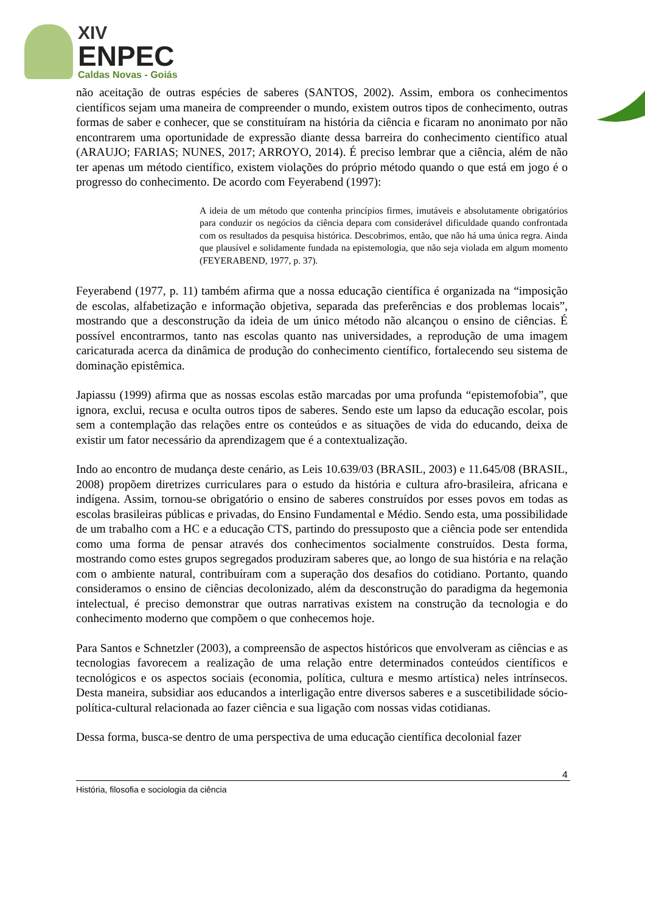XIV
ENPEC
Caldas Novas - Goiás
não aceitação de outras espécies de saberes (SANTOS, 2002). Assim, embora os conhecimentos científicos sejam uma maneira de compreender o mundo, existem outros tipos de conhecimento, outras formas de saber e conhecer, que se constituíram na história da ciência e ficaram no anonimato por não encontrarem uma oportunidade de expressão diante dessa barreira do conhecimento científico atual (ARAUJO; FARIAS; NUNES, 2017; ARROYO, 2014). É preciso lembrar que a ciência, além de não ter apenas um método científico, existem violações do próprio método quando o que está em jogo é o progresso do conhecimento. De acordo com Feyerabend (1997):
A ideia de um método que contenha princípios firmes, imutáveis e absolutamente obrigatórios para conduzir os negócios da ciência depara com considerável dificuldade quando confrontada com os resultados da pesquisa histórica. Descobrimos, então, que não há uma única regra. Ainda que plausível e solidamente fundada na epistemologia, que não seja violada em algum momento (FEYERABEND, 1977, p. 37).
Feyerabend (1977, p. 11) também afirma que a nossa educação científica é organizada na “imposição de escolas, alfabetização e informação objetiva, separada das preferências e dos problemas locais”, mostrando que a desconstrução da ideia de um único método não alcançou o ensino de ciências. É possível encontrarmos, tanto nas escolas quanto nas universidades, a reprodução de uma imagem caricaturada acerca da dinâmica de produção do conhecimento científico, fortalecendo seu sistema de dominação epistêmica.
Japiassu (1999) afirma que as nossas escolas estão marcadas por uma profunda “epistemofobia”, que ignora, exclui, recusa e oculta outros tipos de saberes. Sendo este um lapso da educação escolar, pois sem a contemplação das relações entre os conteúdos e as situações de vida do educando, deixa de existir um fator necessário da aprendizagem que é a contextualização.
Indo ao encontro de mudança deste cenário, as Leis 10.639/03 (BRASIL, 2003) e 11.645/08 (BRASIL, 2008) propõem diretrizes curriculares para o estudo da história e cultura afro-brasileira, africana e indígena. Assim, tornou-se obrigatório o ensino de saberes construídos por esses povos em todas as escolas brasileiras públicas e privadas, do Ensino Fundamental e Médio. Sendo esta, uma possibilidade de um trabalho com a HC e a educação CTS, partindo do pressuposto que a ciência pode ser entendida como uma forma de pensar através dos conhecimentos socialmente construídos. Desta forma, mostrando como estes grupos segregados produziram saberes que, ao longo de sua história e na relação com o ambiente natural, contribuíram com a superação dos desafios do cotidiano. Portanto, quando consideramos o ensino de ciências decolonizado, além da desconstrução do paradigma da hegemonia intelectual, é preciso demonstrar que outras narrativas existem na construção da tecnologia e do conhecimento moderno que compõem o que conhecemos hoje.
Para Santos e Schnetzler (2003), a compreensão de aspectos históricos que envolveram as ciências e as tecnologias favorecem a realização de uma relação entre determinados conteúdos científicos e tecnológicos e os aspectos sociais (economia, política, cultura e mesmo artística) neles intrínsecos. Desta maneira, subsidiar aos educandos a interligação entre diversos saberes e a suscetibilidade sócio-política-cultural relacionada ao fazer ciência e sua ligação com nossas vidas cotidianas.
Dessa forma, busca-se dentro de uma perspectiva de uma educação científica decolonial fazer
4
História, filosofia e sociologia da ciência